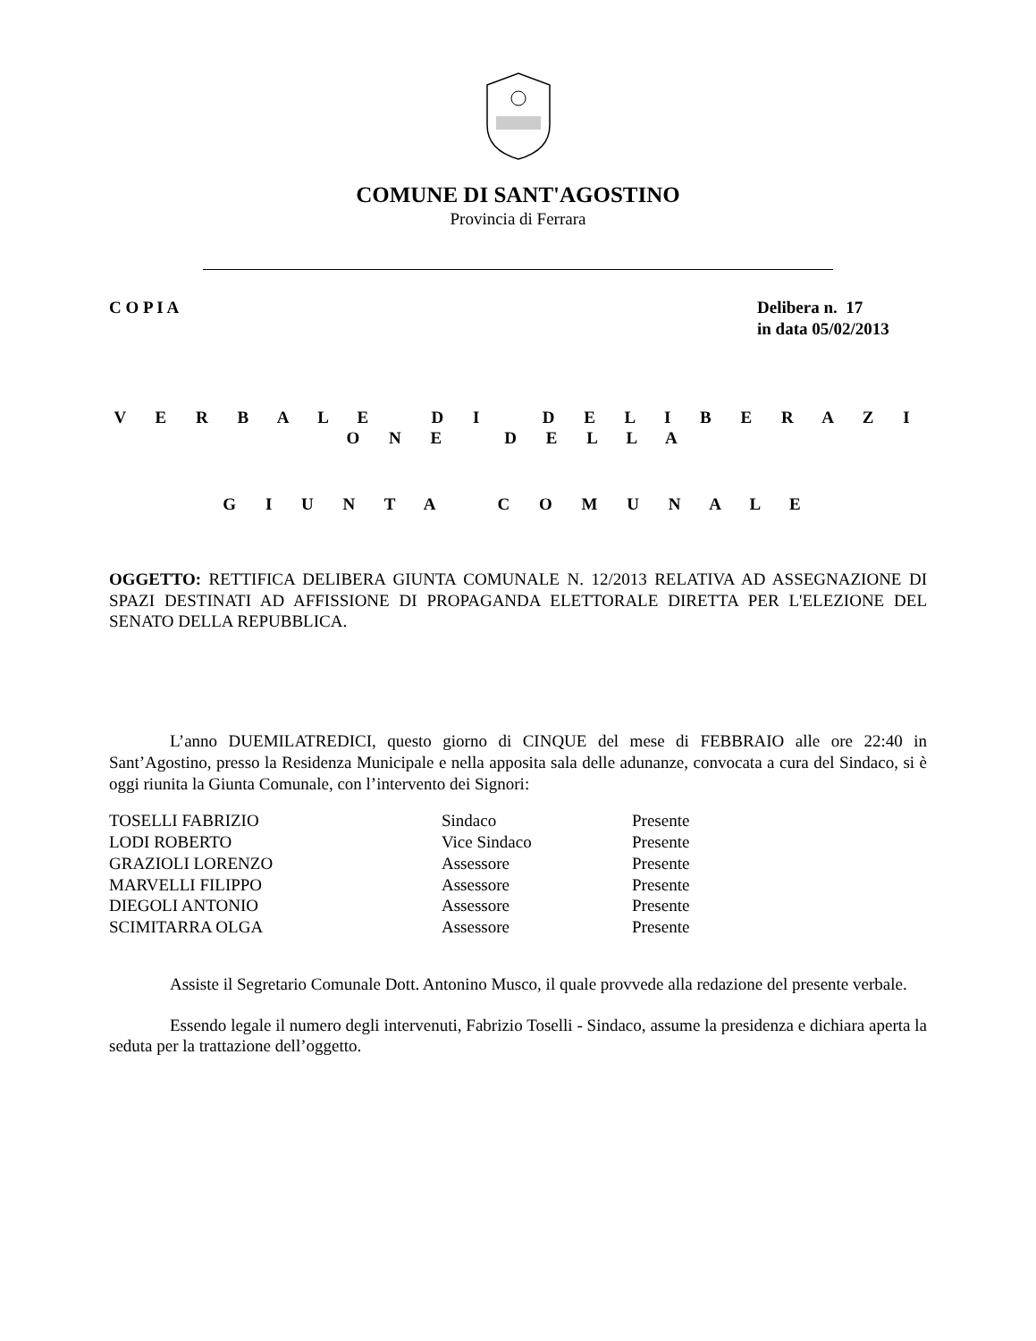COMUNE DI SANT'AGOSTINO
Provincia di Ferrara
C O P I A Delibera n. 17
in data 05/02/2013
V E R B A L E D I D E L I B E R A Z I O N E D E L L A
G I U N T A C O M U N A L E
OGGETTO: RETTIFICA DELIBERA GIUNTA COMUNALE N. 12/2013 RELATIVA AD ASSEGNAZIONE DI SPAZI DESTINATI AD AFFISSIONE DI PROPAGANDA ELETTORALE DIRETTA PER L'ELEZIONE DEL SENATO DELLA REPUBBLICA.
L’anno DUEMILATREDICI, questo giorno di CINQUE del mese di FEBBRAIO alle ore 22:40 in Sant’Agostino, presso la Residenza Municipale e nella apposita sala delle adunanze, convocata a cura del Sindaco, si è oggi riunita la Giunta Comunale, con l’intervento dei Signori:
| TOSELLI FABRIZIO | Sindaco | Presente |
| LODI ROBERTO | Vice Sindaco | Presente |
| GRAZIOLI LORENZO | Assessore | Presente |
| MARVELLI FILIPPO | Assessore | Presente |
| DIEGOLI ANTONIO | Assessore | Presente |
| SCIMITARRA OLGA | Assessore | Presente |
Assiste il Segretario Comunale Dott. Antonino Musco, il quale provvede alla redazione del presente verbale.
Essendo legale il numero degli intervenuti, Fabrizio Toselli - Sindaco, assume la presidenza e dichiara aperta la seduta per la trattazione dell’oggetto.